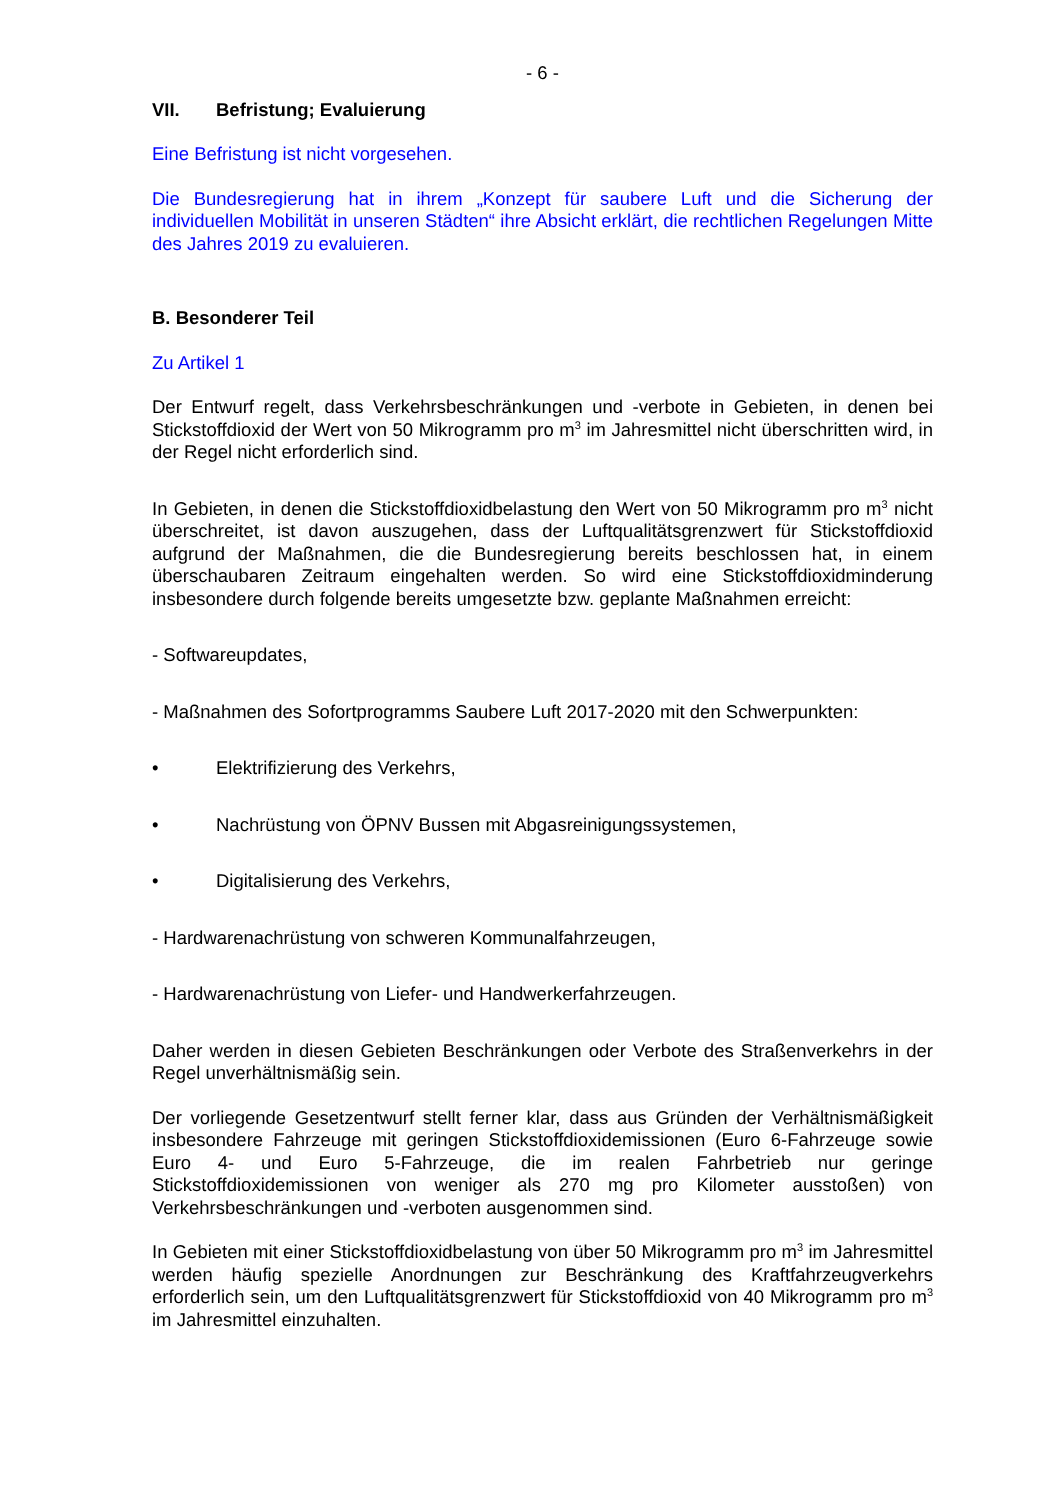- 6 -
VII. Befristung; Evaluierung
Eine Befristung ist nicht vorgesehen.
Die Bundesregierung hat in ihrem „Konzept für saubere Luft und die Sicherung der individuellen Mobilität in unseren Städten“ ihre Absicht erklärt, die rechtlichen Regelungen Mitte des Jahres 2019 zu evaluieren.
B. Besonderer Teil
Zu Artikel 1
Der Entwurf regelt, dass Verkehrsbeschränkungen und -verbote in Gebieten, in denen bei Stickstoffdioxid der Wert von 50 Mikrogramm pro m<sup>3</sup> im Jahresmittel nicht überschritten wird, in der Regel nicht erforderlich sind.
In Gebieten, in denen die Stickstoffdioxidbelastung den Wert von 50 Mikrogramm pro m<sup>3</sup> nicht überschreitet, ist davon auszugehen, dass der Luftqualitätsgrenzwert für Stickstoffdioxid aufgrund der Maßnahmen, die die Bundesregierung bereits beschlossen hat, in einem überschaubaren Zeitraum eingehalten werden. So wird eine Stickstoffdioxidminderung insbesondere durch folgende bereits umgesetzte bzw. geplante Maßnahmen erreicht:
- Softwareupdates,
- Maßnahmen des Sofortprogramms Saubere Luft 2017-2020 mit den Schwerpunkten:
• Elektrifizierung des Verkehrs,
• Nachrüstung von ÖPNV Bussen mit Abgasreinigungssystemen,
• Digitalisierung des Verkehrs,
- Hardwarenachrüstung von schweren Kommunalfahrzeugen,
- Hardwarenachrüstung von Liefer- und Handwerkerfahrzeugen.
Daher werden in diesen Gebieten Beschränkungen oder Verbote des Straßenverkehrs in der Regel unverhältnismäßig sein.
Der vorliegende Gesetzentwurf stellt ferner klar, dass aus Gründen der Verhältnismäßigkeit insbesondere Fahrzeuge mit geringen Stickstoffdioxidemissionen (Euro 6-Fahrzeuge sowie Euro 4- und Euro 5-Fahrzeuge, die im realen Fahrbetrieb nur geringe Stickstoffdioxidemissionen von weniger als 270 mg pro Kilometer ausstoßen) von Verkehrsbeschränkungen und -verboten ausgenommen sind.
In Gebieten mit einer Stickstoffdioxidbelastung von über 50 Mikrogramm pro m<sup>3</sup> im Jahresmittel werden häufig spezielle Anordnungen zur Beschränkung des Kraftfahrzeugverkehrs erforderlich sein, um den Luftqualitätsgrenzwert für Stickstoffdioxid von 40 Mikrogramm pro m<sup>3</sup> im Jahresmittel einzuhalten.